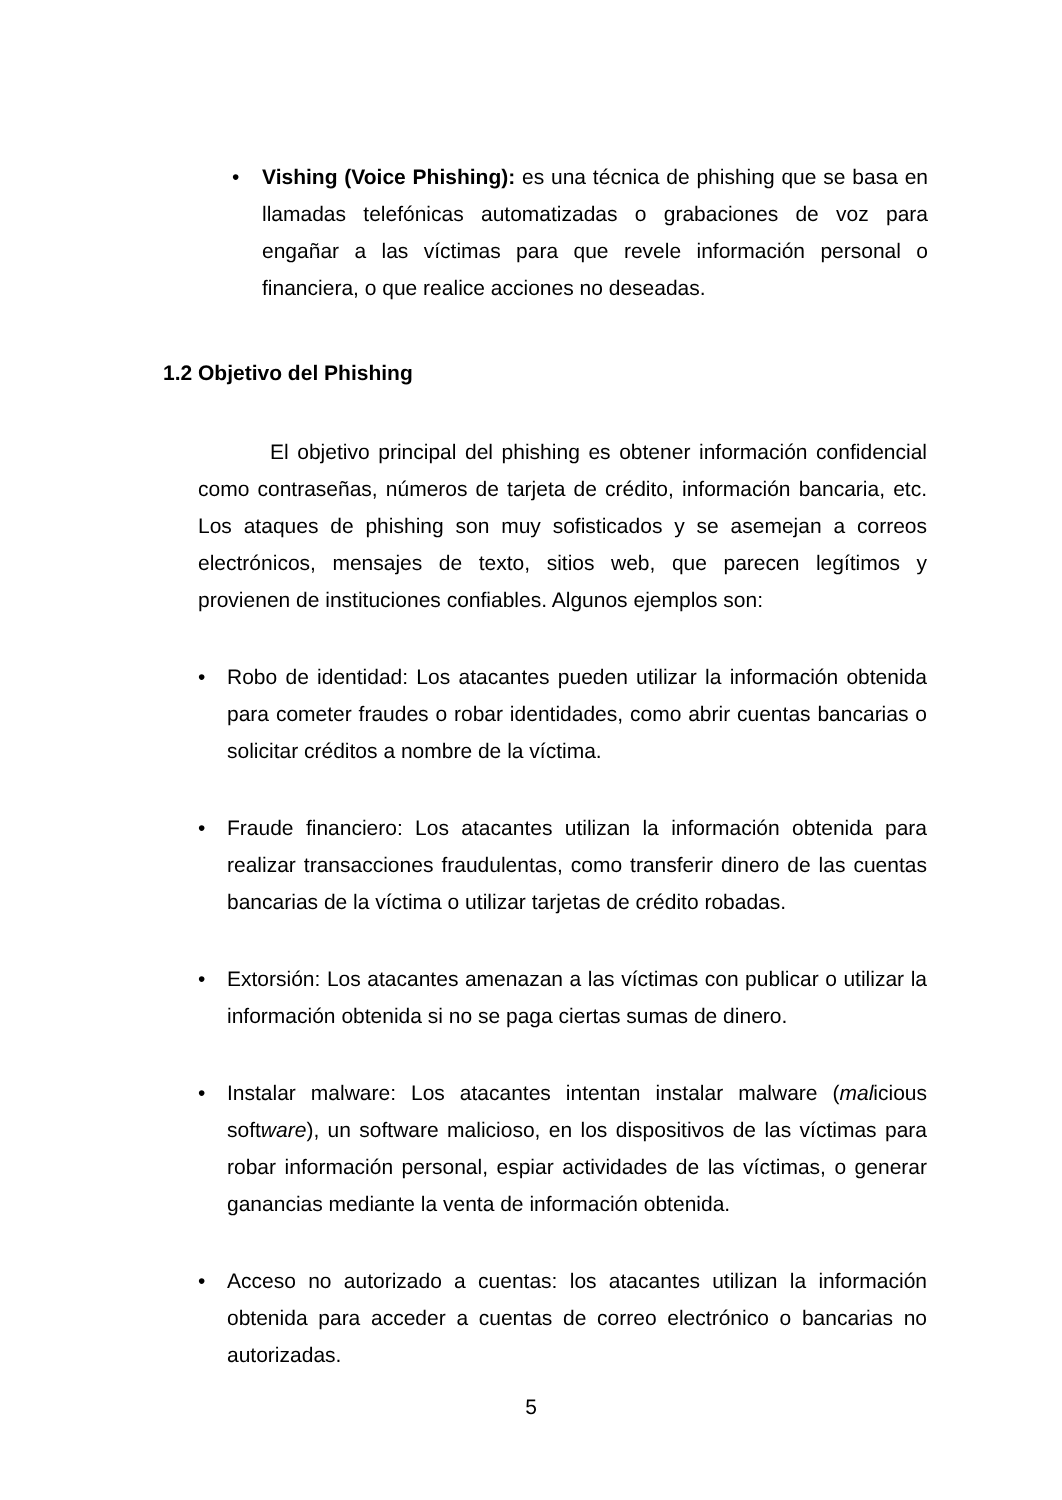• Vishing (Voice Phishing): es una técnica de phishing que se basa en llamadas telefónicas automatizadas o grabaciones de voz para engañar a las víctimas para que revele información personal o financiera, o que realice acciones no deseadas.
1.2 Objetivo del Phishing
El objetivo principal del phishing es obtener información confidencial como contraseñas, números de tarjeta de crédito, información bancaria, etc. Los ataques de phishing son muy sofisticados y se asemejan a correos electrónicos, mensajes de texto, sitios web, que parecen legítimos y provienen de instituciones confiables. Algunos ejemplos son:
• Robo de identidad: Los atacantes pueden utilizar la información obtenida para cometer fraudes o robar identidades, como abrir cuentas bancarias o solicitar créditos a nombre de la víctima.
• Fraude financiero: Los atacantes utilizan la información obtenida para realizar transacciones fraudulentas, como transferir dinero de las cuentas bancarias de la víctima o utilizar tarjetas de crédito robadas.
• Extorsión: Los atacantes amenazan a las víctimas con publicar o utilizar la información obtenida si no se paga ciertas sumas de dinero.
• Instalar malware: Los atacantes intentan instalar malware (malicious software), un software malicioso, en los dispositivos de las víctimas para robar información personal, espiar actividades de las víctimas, o generar ganancias mediante la venta de información obtenida.
• Acceso no autorizado a cuentas: los atacantes utilizan la información obtenida para acceder a cuentas de correo electrónico o bancarias no autorizadas.
5